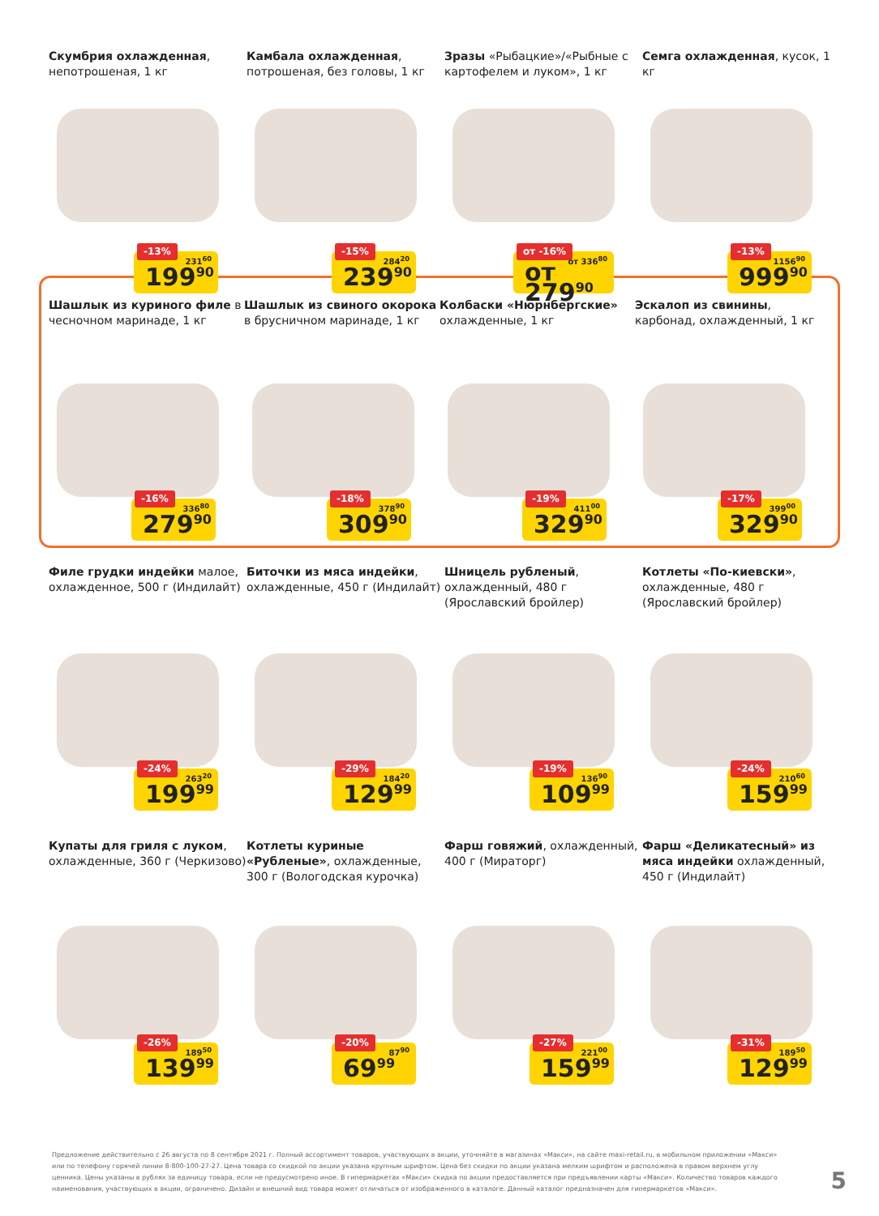Скумбрия охлажденная, непотрошеная, 1 кг
-13%
231<sup>60</sup>
199<sup>90</sup>
Камбала охлажденная, потрошеная, без головы, 1 кг
-15%
284<sup>20</sup>
239<sup>90</sup>
Зразы «Рыбацкие»/«Рыбные с картофелем и луком», 1 кг
от -16%
от 336<sup>80</sup>
от 279<sup>90</sup>
Семга охлажденная, кусок, 1 кг
-13%
1156<sup>90</sup>
999<sup>90</sup>
Шашлык из куриного филе в чесночном маринаде, 1 кг
-16%
336<sup>80</sup>
279<sup>90</sup>
Шашлык из свиного окорока в брусничном маринаде, 1 кг
-18%
378<sup>90</sup>
309<sup>90</sup>
Колбаски «Нюрнбергские» охлажденные, 1 кг
-19%
411<sup>00</sup>
329<sup>90</sup>
Эскалоп из свинины, карбонад, охлажденный, 1 кг
-17%
399<sup>00</sup>
329<sup>90</sup>
Филе грудки индейки малое, охлажденное, 500 г (Индилайт)
-24%
263<sup>20</sup>
199<sup>99</sup>
Биточки из мяса индейки, охлажденные, 450 г (Индилайт)
-29%
184<sup>20</sup>
129<sup>99</sup>
Шницель рубленый, охлажденный, 480 г (Ярославский бройлер)
-19%
136<sup>90</sup>
109<sup>99</sup>
Котлеты «По-киевски», охлажденные, 480 г (Ярославский бройлер)
-24%
210<sup>60</sup>
159<sup>99</sup>
Купаты для гриля с луком, охлажденные, 360 г (Черкизово)
-26%
189<sup>50</sup>
139<sup>99</sup>
Котлеты куриные «Рубленые», охлажденные, 300 г (Вологодская курочка)
-20%
87<sup>90</sup>
69<sup>99</sup>
Фарш говяжий, охлажденный, 400 г (Мираторг)
-27%
221<sup>00</sup>
159<sup>99</sup>
Фарш «Деликатесный» из мяса индейки охлажденный, 450 г (Индилайт)
-31%
189<sup>50</sup>
129<sup>99</sup>
Предложение действительно с 26 августа по 8 сентября 2021 г. Полный ассортимент товаров, участвующих в акции, уточняйте в магазинах «Макси», на сайте maxi-retail.ru, в мобильном приложении «Макси» или по телефону горячей линии 8-800-100-27-27. Цена товара со скидкой по акции указана крупным шрифтом. Цена без скидки по акции указана мелким шрифтом и расположена в правом верхнем углу ценника. Цены указаны в рублях за единицу товара, если не предусмотрено иное. В гипермаркетах «Макси» скидка по акции предоставляется при предъявлении карты «Макси». Количество товаров каждого наименования, участвующих в акции, ограничено. Дизайн и внешний вид товара может отличаться от изображенного в каталоге. Данный каталог предназначен для гипермаркетов «Макси».
5